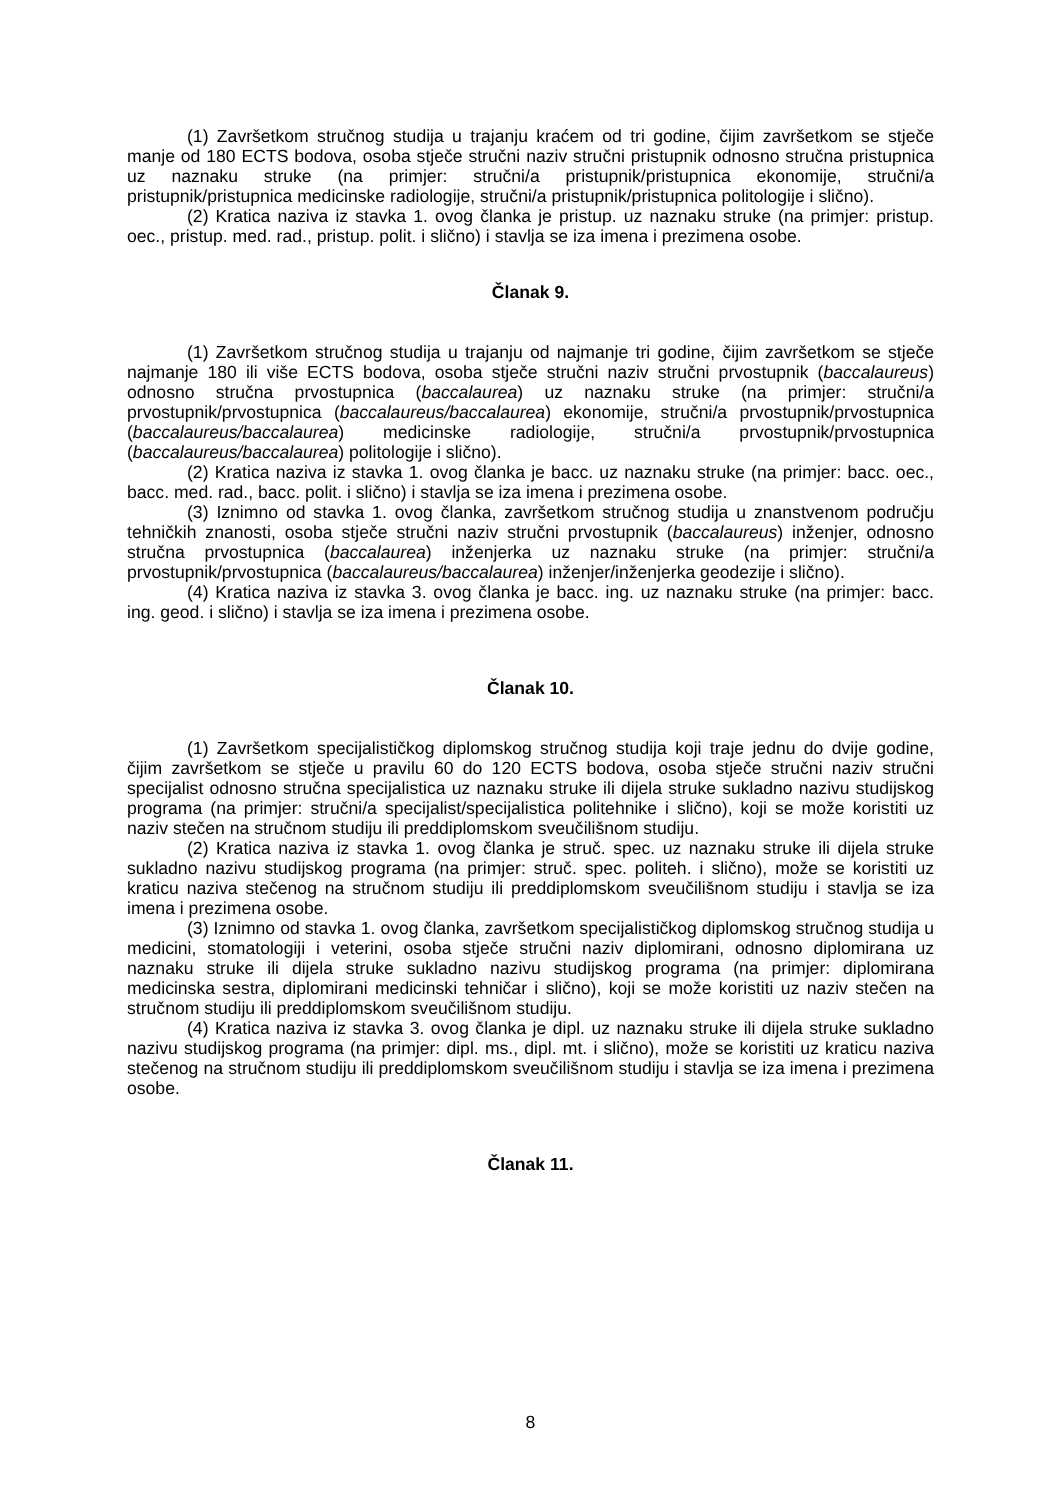(1) Završetkom stručnog studija u trajanju kraćem od tri godine, čijim završetkom se stječe manje od 180 ECTS bodova, osoba stječe stručni naziv stručni pristupnik odnosno stručna pristupnica uz naznaku struke (na primjer: stručni/a pristupnik/pristupnica ekonomije, stručni/a pristupnik/pristupnica medicinske radiologije, stručni/a pristupnik/pristupnica politologije i slično).
(2) Kratica naziva iz stavka 1. ovog članka je pristup. uz naznaku struke (na primjer: pristup. oec., pristup. med. rad., pristup. polit. i slično) i stavlja se iza imena i prezimena osobe.
Članak 9.
(1) Završetkom stručnog studija u trajanju od najmanje tri godine, čijim završetkom se stječe najmanje 180 ili više ECTS bodova, osoba stječe stručni naziv stručni prvostupnik (baccalaureus) odnosno stručna prvostupnica (baccalaurea) uz naznaku struke (na primjer: stručni/a prvostupnik/prvostupnica (baccalaureus/baccalaurea) ekonomije, stručni/a prvostupnik/prvostupnica (baccalaureus/baccalaurea) medicinske radiologije, stručni/a prvostupnik/prvostupnica (baccalaureus/baccalaurea) politologije i slično).
(2) Kratica naziva iz stavka 1. ovog članka je bacc. uz naznaku struke (na primjer: bacc. oec., bacc. med. rad., bacc. polit. i slično) i stavlja se iza imena i prezimena osobe.
(3) Iznimno od stavka 1. ovog članka, završetkom stručnog studija u znanstvenom području tehničkih znanosti, osoba stječe stručni naziv stručni prvostupnik (baccalaureus) inženjer, odnosno stručna prvostupnica (baccalaurea) inženjerka uz naznaku struke (na primjer: stručni/a prvostupnik/prvostupnica (baccalaureus/baccalaurea) inženjer/inženjerka geodezije i slično).
(4) Kratica naziva iz stavka 3. ovog članka je bacc. ing. uz naznaku struke (na primjer: bacc. ing. geod. i slično) i stavlja se iza imena i prezimena osobe.
Članak 10.
(1) Završetkom specijalističkog diplomskog stručnog studija koji traje jednu do dvije godine, čijim završetkom se stječe u pravilu 60 do 120 ECTS bodova, osoba stječe stručni naziv stručni specijalist odnosno stručna specijalistica uz naznaku struke ili dijela struke sukladno nazivu studijskog programa (na primjer: stručni/a specijalist/specijalistica politehnike i slično), koji se može koristiti uz naziv stečen na stručnom studiju ili preddiplomskom sveučilišnom studiju.
(2) Kratica naziva iz stavka 1. ovog članka je struč. spec. uz naznaku struke ili dijela struke sukladno nazivu studijskog programa (na primjer: struč. spec. politeh. i slično), može se koristiti uz kraticu naziva stečenog na stručnom studiju ili preddiplomskom sveučilišnom studiju i stavlja se iza imena i prezimena osobe.
(3) Iznimno od stavka 1. ovog članka, završetkom specijalističkog diplomskog stručnog studija u medicini, stomatologiji i veterini, osoba stječe stručni naziv diplomirani, odnosno diplomirana uz naznaku struke ili dijela struke sukladno nazivu studijskog programa (na primjer: diplomirana medicinska sestra, diplomirani medicinski tehničar i slično), koji se može koristiti uz naziv stečen na stručnom studiju ili preddiplomskom sveučilišnom studiju.
(4) Kratica naziva iz stavka 3. ovog članka je dipl. uz naznaku struke ili dijela struke sukladno nazivu studijskog programa (na primjer: dipl. ms., dipl. mt. i slično), može se koristiti uz kraticu naziva stečenog na stručnom studiju ili preddiplomskom sveučilišnom studiju i stavlja se iza imena i prezimena osobe.
Članak 11.
8